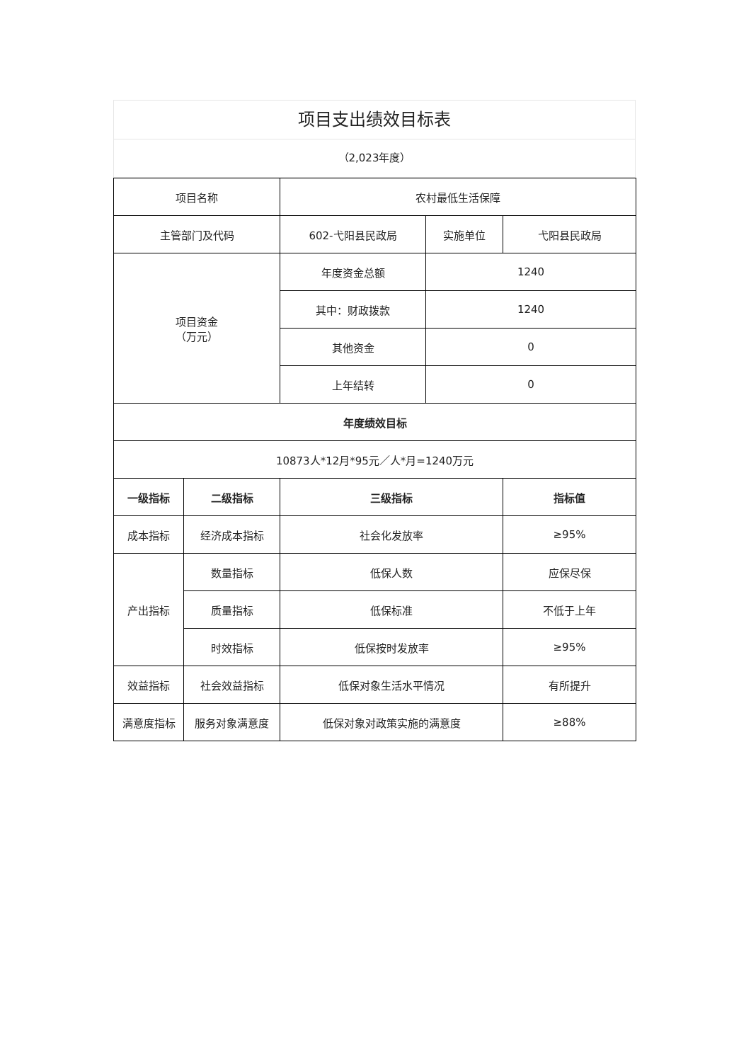项目支出绩效目标表
（2,023年度）
| 项目名称 | | 农村最低生活保障 | | |
| 主管部门及代码 | | 602-弋阳县民政局 | 实施单位 | 弋阳县民政局 |
| 项目资金 （万元） | | 年度资金总额 | 1240 | |
| | | 其中：财政拨款 | 1240 | |
| | | 其他资金 | 0 | |
| | | 上年结转 | 0 | |
| 年度绩效目标 | | | | |
| 10873人*12月*95元／人*月=1240万元 | | | | |
| 一级指标 | 二级指标 | 三级指标 | | 指标值 |
| 成本指标 | 经济成本指标 | 社会化发放率 | | ≥95% |
| 产出指标 | 数量指标 | 低保人数 | | 应保尽保 |
| | 质量指标 | 低保标准 | | 不低于上年 |
| | 时效指标 | 低保按时发放率 | | ≥95% |
| 效益指标 | 社会效益指标 | 低保对象生活水平情况 | | 有所提升 |
| 满意度指标 | 服务对象满意度 | 低保对象对政策实施的满意度 | | ≥88% |